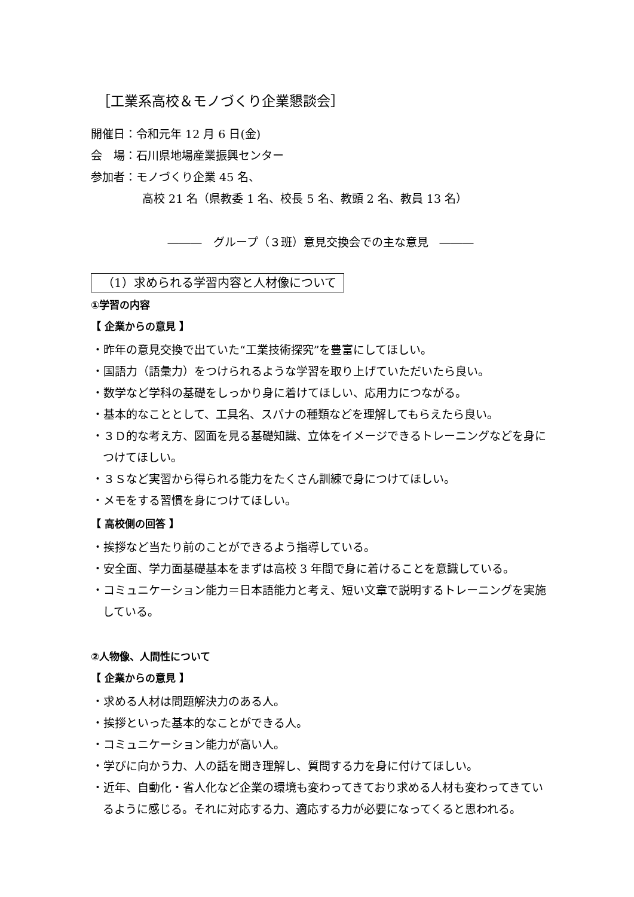［工業系高校＆モノづくり企業懇談会］
開催日：令和元年 12 月 6 日(金)
会　場：石川県地場産業振興センター
参加者：モノづくり企業 45 名、
高校 21 名（県教委 1 名、校長 5 名、教頭 2 名、教員 13 名）
―――　グループ（３班）意見交換会での主な意見　―――
（1）求められる学習内容と人材像について
①学習の内容
【 企業からの意見 】
・昨年の意見交換で出ていた“工業技術探究”を豊富にしてほしい。
・国語力（語彙力）をつけられるような学習を取り上げていただいたら良い。
・数学など学科の基礎をしっかり身に着けてほしい、応用力につながる。
・基本的なこととして、工具名、スパナの種類などを理解してもらえたら良い。
・３Ｄ的な考え方、図面を見る基礎知識、立体をイメージできるトレーニングなどを身につけてほしい。
・３Ｓなど実習から得られる能力をたくさん訓練で身につけてほしい。
・メモをする習慣を身につけてほしい。
【 高校側の回答 】
・挨拶など当たり前のことができるよう指導している。
・安全面、学力面基礎基本をまずは高校 3 年間で身に着けることを意識している。
・コミュニケーション能力＝日本語能力と考え、短い文章で説明するトレーニングを実施している。
②人物像、人間性について
【 企業からの意見 】
・求める人材は問題解決力のある人。
・挨拶といった基本的なことができる人。
・コミュニケーション能力が高い人。
・学びに向かう力、人の話を聞き理解し、質問する力を身に付けてほしい。
・近年、自動化・省人化など企業の環境も変わってきており求める人材も変わってきているように感じる。それに対応する力、適応する力が必要になってくると思われる。